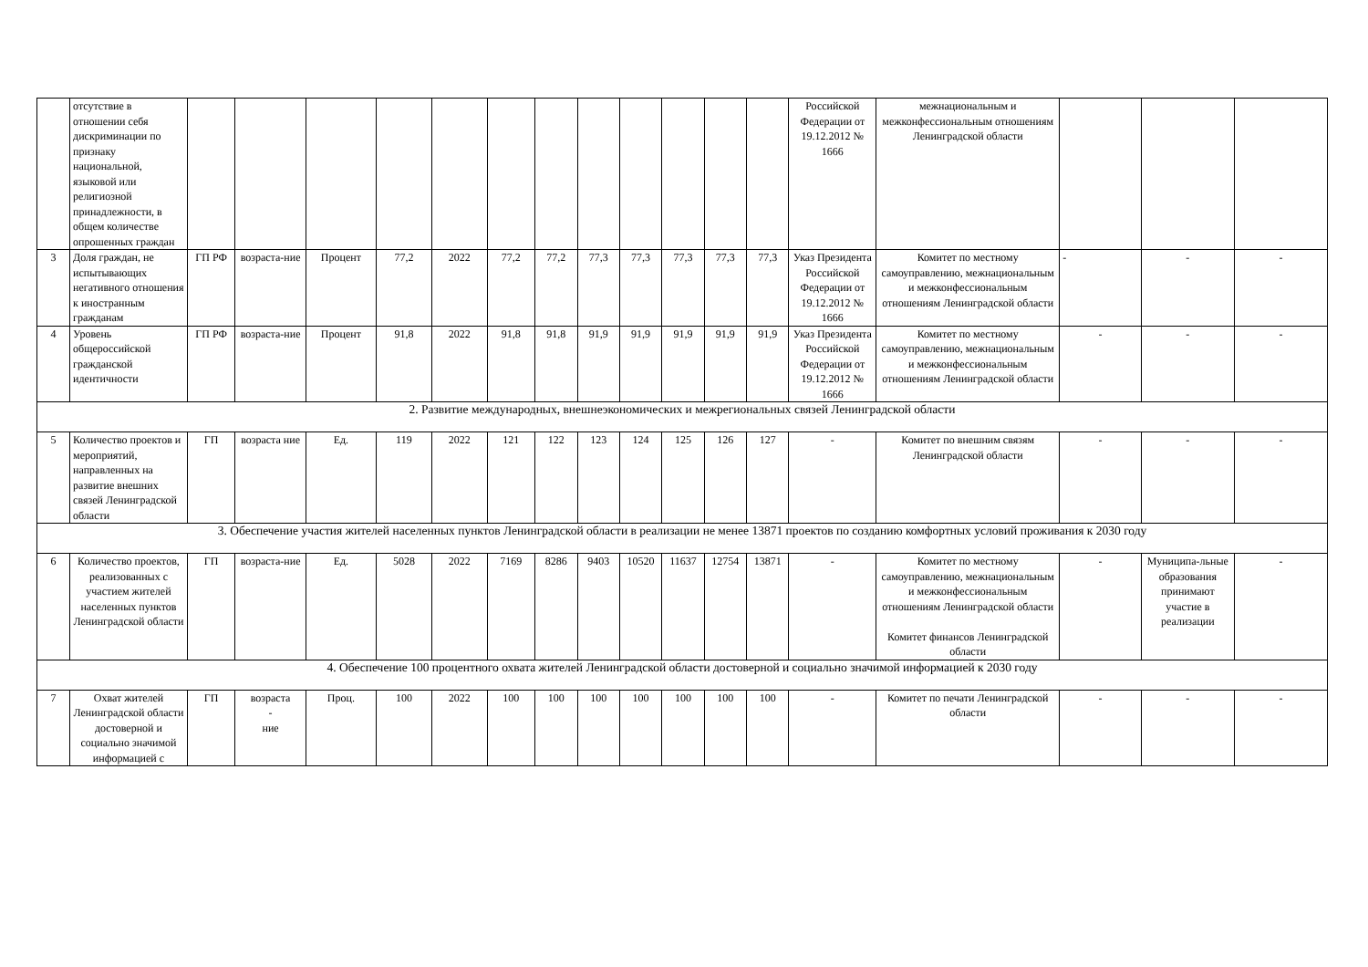| | отсутствие в отношении себя дискриминации по признаку национальной, языковой или религиозной принадлежности, в общем количестве опрошенных граждан | | | | | | | | | | | | | Российской Федерации от 19.12.2012 № 1666 | межнациональным и межконфессиональным отношениям Ленинградской области | | | |
| 3 | Доля граждан, не испытывающих негативного отношения к иностранным гражданам | ГП РФ | возраста-ние | Процент | 77,2 | 2022 | 77,2 | 77,2 | 77,3 | 77,3 | 77,3 | 77,3 | 77,3 | Указ Президента Российской Федерации от 19.12.2012 № 1666 | Комитет по местному самоуправлению, межнациональным и межконфессиональным отношениям Ленинградской области | - | - | - |
| 4 | Уровень общероссийской гражданской идентичности | ГП РФ | возраста-ние | Процент | 91,8 | 2022 | 91,8 | 91,8 | 91,9 | 91,9 | 91,9 | 91,9 | 91,9 | Указ Президента Российской Федерации от 19.12.2012 № 1666 | Комитет по местному самоуправлению, межнациональным и межконфессиональным отношениям Ленинградской области | - | - | - |
| 2. Развитие международных, внешнеэкономических и межрегиональных связей Ленинградской области | | | | | | | | | | | | | | | | | | |
| 5 | Количество проектов и мероприятий, направленных на развитие внешних связей Ленинградской области | ГП | возраста ние | Ед. | 119 | 2022 | 121 | 122 | 123 | 124 | 125 | 126 | 127 | - | Комитет по внешним связям Ленинградской области | - | - | - |
| 3. Обеспечение участия жителей населенных пунктов Ленинградской области в реализации не менее 13871 проектов по созданию комфортных условий проживания к 2030 году | | | | | | | | | | | | | | | | | | |
| 6 | Количество проектов, реализованных с участием жителей населенных пунктов Ленинградской области | ГП | возраста-ние | Ед. | 5028 | 2022 | 7169 | 8286 | 9403 | 10520 | 11637 | 12754 | 13871 | - | Комитет по местному самоуправлению, межнациональным и межконфессиональным отношениям Ленинградской области Комитет финансов Ленинградской области | - | Муниципа-льные образования принимают участие в реализации | - |
| 4. Обеспечение 100 процентного охвата жителей Ленинградской области достоверной и социально значимой информацией к 2030 году | | | | | | | | | | | | | | | | | | |
| 7 | Охват жителей Ленинградской области достоверной и социально значимой информацией с | ГП | возраста - ние | Проц. | 100 | 2022 | 100 | 100 | 100 | 100 | 100 | 100 | 100 | - | Комитет по печати Ленинградской области | - | - | - |